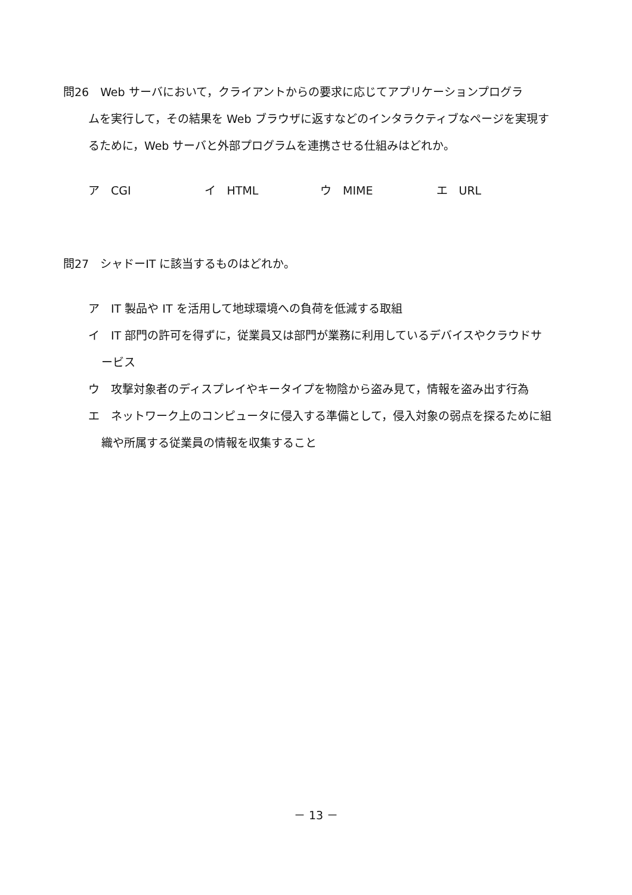問26　Web サーバにおいて，クライアントからの要求に応じてアプリケーションプログラ
ムを実行して，その結果を Web ブラウザに返すなどのインタラクティブなページを実現するために，Web サーバと外部プログラムを連携させる仕組みはどれか。
ア　CGI イ　HTML ウ　MIME エ　URL
問27　シャドーIT に該当するものはどれか。
ア　IT 製品や IT を活用して地球環境への負荷を低減する取組
イ　IT 部門の許可を得ずに，従業員又は部門が業務に利用しているデバイスやクラウドサービス
ウ　攻撃対象者のディスプレイやキータイプを物陰から盗み見て，情報を盗み出す行為
エ　ネットワーク上のコンピュータに侵入する準備として，侵入対象の弱点を探るために組織や所属する従業員の情報を収集すること
－ 13 －